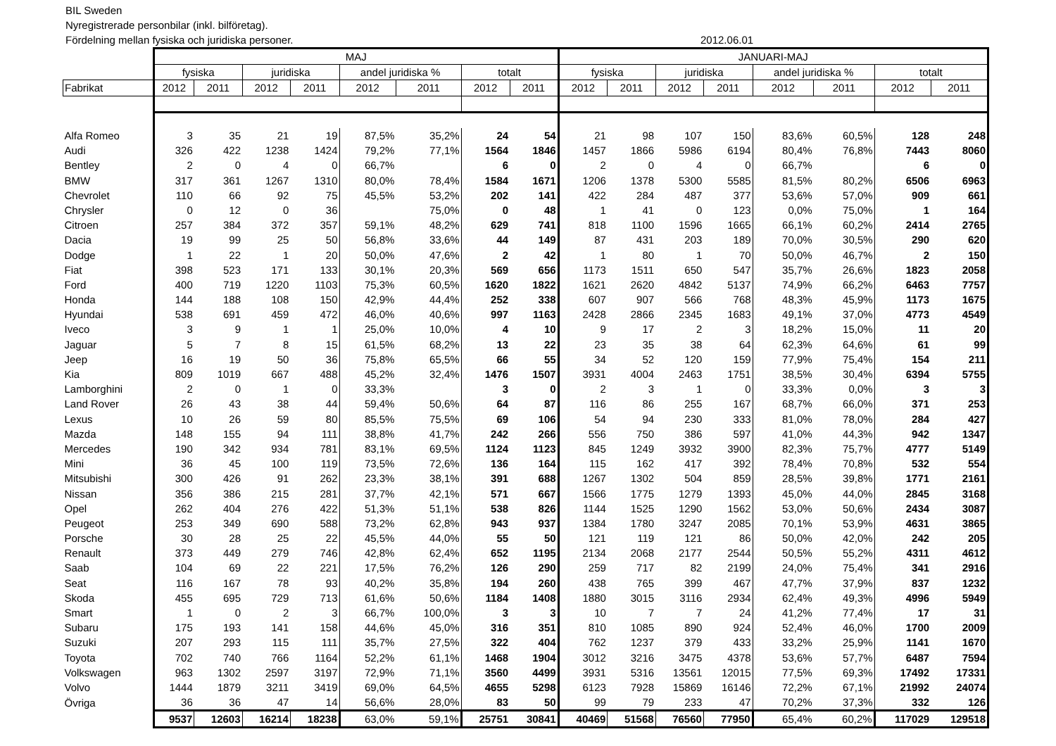BIL Sweden
Nyregistrerade personbilar (inkl. bilföretag).
Fördelning mellan fysiska och juridiska personer.
2012.06.01
| | MAJ | | | | | | | | JANUARI-MAJ | | | | | | | |
| | fysiska | | juridiska | | andel juridiska % | | totalt | | fysiska | | juridiska | | andel juridiska % | | totalt | |
| Fabrikat | 2012 | 2011 | 2012 | 2011 | 2012 | 2011 | 2012 | 2011 | 2012 | 2011 | 2012 | 2011 | 2012 | 2011 | 2012 | 2011 |
| Alfa Romeo | 3 | 35 | 21 | 19 | 87,5% | 35,2% | 24 | 54 | 21 | 98 | 107 | 150 | 83,6% | 60,5% | 128 | 248 |
| Audi | 326 | 422 | 1238 | 1424 | 79,2% | 77,1% | 1564 | 1846 | 1457 | 1866 | 5986 | 6194 | 80,4% | 76,8% | 7443 | 8060 |
| Bentley | 2 | 0 | 4 | 0 | 66,7% | | 6 | 0 | 2 | 0 | 4 | 0 | 66,7% | | 6 | 0 |
| BMW | 317 | 361 | 1267 | 1310 | 80,0% | 78,4% | 1584 | 1671 | 1206 | 1378 | 5300 | 5585 | 81,5% | 80,2% | 6506 | 6963 |
| Chevrolet | 110 | 66 | 92 | 75 | 45,5% | 53,2% | 202 | 141 | 422 | 284 | 487 | 377 | 53,6% | 57,0% | 909 | 661 |
| Chrysler | 0 | 12 | 0 | 36 | | 75,0% | 0 | 48 | 1 | 41 | 0 | 123 | 0,0% | 75,0% | 1 | 164 |
| Citroen | 257 | 384 | 372 | 357 | 59,1% | 48,2% | 629 | 741 | 818 | 1100 | 1596 | 1665 | 66,1% | 60,2% | 2414 | 2765 |
| Dacia | 19 | 99 | 25 | 50 | 56,8% | 33,6% | 44 | 149 | 87 | 431 | 203 | 189 | 70,0% | 30,5% | 290 | 620 |
| Dodge | 1 | 22 | 1 | 20 | 50,0% | 47,6% | 2 | 42 | 1 | 80 | 1 | 70 | 50,0% | 46,7% | 2 | 150 |
| Fiat | 398 | 523 | 171 | 133 | 30,1% | 20,3% | 569 | 656 | 1173 | 1511 | 650 | 547 | 35,7% | 26,6% | 1823 | 2058 |
| Ford | 400 | 719 | 1220 | 1103 | 75,3% | 60,5% | 1620 | 1822 | 1621 | 2620 | 4842 | 5137 | 74,9% | 66,2% | 6463 | 7757 |
| Honda | 144 | 188 | 108 | 150 | 42,9% | 44,4% | 252 | 338 | 607 | 907 | 566 | 768 | 48,3% | 45,9% | 1173 | 1675 |
| Hyundai | 538 | 691 | 459 | 472 | 46,0% | 40,6% | 997 | 1163 | 2428 | 2866 | 2345 | 1683 | 49,1% | 37,0% | 4773 | 4549 |
| Iveco | 3 | 9 | 1 | 1 | 25,0% | 10,0% | 4 | 10 | 9 | 17 | 2 | 3 | 18,2% | 15,0% | 11 | 20 |
| Jaguar | 5 | 7 | 8 | 15 | 61,5% | 68,2% | 13 | 22 | 23 | 35 | 38 | 64 | 62,3% | 64,6% | 61 | 99 |
| Jeep | 16 | 19 | 50 | 36 | 75,8% | 65,5% | 66 | 55 | 34 | 52 | 120 | 159 | 77,9% | 75,4% | 154 | 211 |
| Kia | 809 | 1019 | 667 | 488 | 45,2% | 32,4% | 1476 | 1507 | 3931 | 4004 | 2463 | 1751 | 38,5% | 30,4% | 6394 | 5755 |
| Lamborghini | 2 | 0 | 1 | 0 | 33,3% | | 3 | 0 | 2 | 3 | 1 | 0 | 33,3% | 0,0% | 3 | 3 |
| Land Rover | 26 | 43 | 38 | 44 | 59,4% | 50,6% | 64 | 87 | 116 | 86 | 255 | 167 | 68,7% | 66,0% | 371 | 253 |
| Lexus | 10 | 26 | 59 | 80 | 85,5% | 75,5% | 69 | 106 | 54 | 94 | 230 | 333 | 81,0% | 78,0% | 284 | 427 |
| Mazda | 148 | 155 | 94 | 111 | 38,8% | 41,7% | 242 | 266 | 556 | 750 | 386 | 597 | 41,0% | 44,3% | 942 | 1347 |
| Mercedes | 190 | 342 | 934 | 781 | 83,1% | 69,5% | 1124 | 1123 | 845 | 1249 | 3932 | 3900 | 82,3% | 75,7% | 4777 | 5149 |
| Mini | 36 | 45 | 100 | 119 | 73,5% | 72,6% | 136 | 164 | 115 | 162 | 417 | 392 | 78,4% | 70,8% | 532 | 554 |
| Mitsubishi | 300 | 426 | 91 | 262 | 23,3% | 38,1% | 391 | 688 | 1267 | 1302 | 504 | 859 | 28,5% | 39,8% | 1771 | 2161 |
| Nissan | 356 | 386 | 215 | 281 | 37,7% | 42,1% | 571 | 667 | 1566 | 1775 | 1279 | 1393 | 45,0% | 44,0% | 2845 | 3168 |
| Opel | 262 | 404 | 276 | 422 | 51,3% | 51,1% | 538 | 826 | 1144 | 1525 | 1290 | 1562 | 53,0% | 50,6% | 2434 | 3087 |
| Peugeot | 253 | 349 | 690 | 588 | 73,2% | 62,8% | 943 | 937 | 1384 | 1780 | 3247 | 2085 | 70,1% | 53,9% | 4631 | 3865 |
| Porsche | 30 | 28 | 25 | 22 | 45,5% | 44,0% | 55 | 50 | 121 | 119 | 121 | 86 | 50,0% | 42,0% | 242 | 205 |
| Renault | 373 | 449 | 279 | 746 | 42,8% | 62,4% | 652 | 1195 | 2134 | 2068 | 2177 | 2544 | 50,5% | 55,2% | 4311 | 4612 |
| Saab | 104 | 69 | 22 | 221 | 17,5% | 76,2% | 126 | 290 | 259 | 717 | 82 | 2199 | 24,0% | 75,4% | 341 | 2916 |
| Seat | 116 | 167 | 78 | 93 | 40,2% | 35,8% | 194 | 260 | 438 | 765 | 399 | 467 | 47,7% | 37,9% | 837 | 1232 |
| Skoda | 455 | 695 | 729 | 713 | 61,6% | 50,6% | 1184 | 1408 | 1880 | 3015 | 3116 | 2934 | 62,4% | 49,3% | 4996 | 5949 |
| Smart | 1 | 0 | 2 | 3 | 66,7% | 100,0% | 3 | 3 | 10 | 7 | 7 | 24 | 41,2% | 77,4% | 17 | 31 |
| Subaru | 175 | 193 | 141 | 158 | 44,6% | 45,0% | 316 | 351 | 810 | 1085 | 890 | 924 | 52,4% | 46,0% | 1700 | 2009 |
| Suzuki | 207 | 293 | 115 | 111 | 35,7% | 27,5% | 322 | 404 | 762 | 1237 | 379 | 433 | 33,2% | 25,9% | 1141 | 1670 |
| Toyota | 702 | 740 | 766 | 1164 | 52,2% | 61,1% | 1468 | 1904 | 3012 | 3216 | 3475 | 4378 | 53,6% | 57,7% | 6487 | 7594 |
| Volkswagen | 963 | 1302 | 2597 | 3197 | 72,9% | 71,1% | 3560 | 4499 | 3931 | 5316 | 13561 | 12015 | 77,5% | 69,3% | 17492 | 17331 |
| Volvo | 1444 | 1879 | 3211 | 3419 | 69,0% | 64,5% | 4655 | 5298 | 6123 | 7928 | 15869 | 16146 | 72,2% | 67,1% | 21992 | 24074 |
| Övriga | 36 | 36 | 47 | 14 | 56,6% | 28,0% | 83 | 50 | 99 | 79 | 233 | 47 | 70,2% | 37,3% | 332 | 126 |
| | 9537 | 12603 | 16214 | 18238 | 63,0% | 59,1% | 25751 | 30841 | 40469 | 51568 | 76560 | 77950 | 65,4% | 60,2% | 117029 | 129518 |